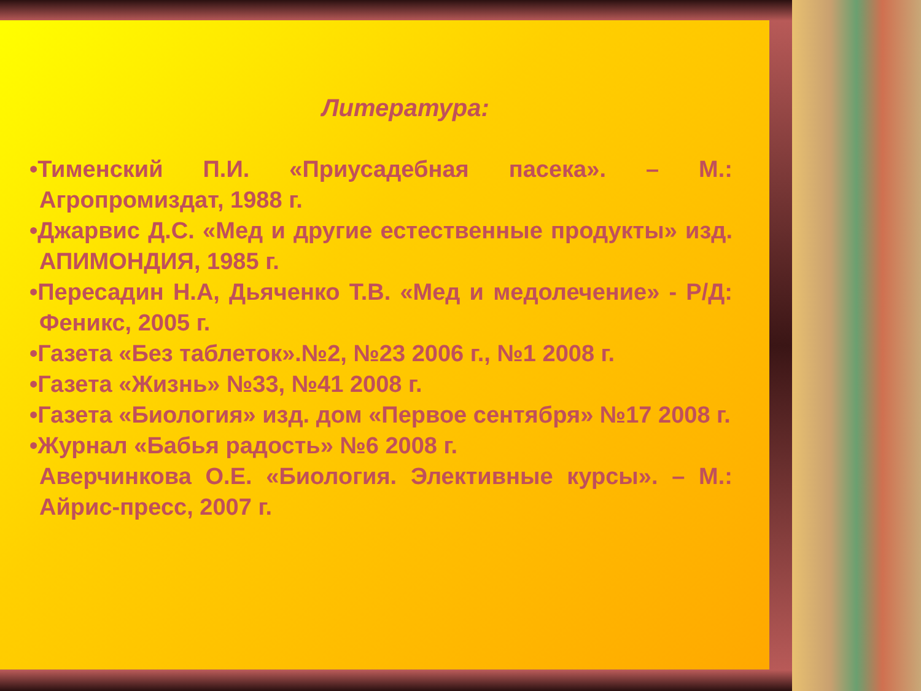Литература:
•Тименский П.И. «Приусадебная пасека». – М.: Агропромиздат, 1988 г.
•Джарвис Д.С. «Мед и другие естественные продукты» изд. АПИМОНДИЯ, 1985 г.
•Пересадин Н.А, Дьяченко Т.В. «Мед и медолечение» - Р/Д: Феникс, 2005 г.
•Газета «Без таблеток».№2, №23 2006 г., №1 2008 г.
•Газета «Жизнь» №33, №41 2008 г.
•Газета «Биология» изд. дом «Первое сентября» №17 2008 г.
•Журнал «Бабья радость» №6 2008 г.
Аверчинкова О.Е. «Биология. Элективные курсы». – М.: Айрис-пресс, 2007 г.